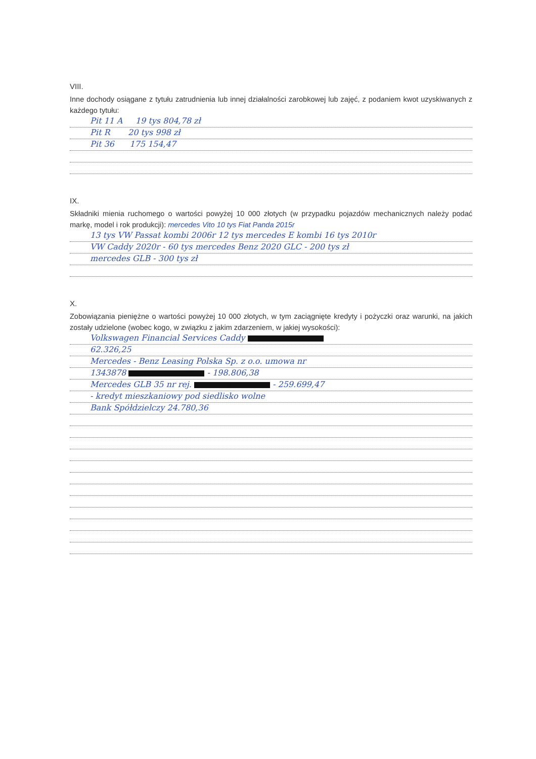VIII.
Inne dochody osiągane z tytułu zatrudnienia lub innej działalności zarobkowej lub zajęć, z podaniem kwot uzyskiwanych z każdego tytułu:
Pit 11 A 19 tys 804,78 zł
Pit R 20 tys 998 zł
Pit 36 175 154,47
IX.
Składniki mienia ruchomego o wartości powyżej 10 000 złotych (w przypadku pojazdów mechanicznych należy podać markę, model i rok produkcji): mercedes Vito 10 tys Fiat Panda 2015r
13 tys VW Passat kombi 2006r 12 tys mercedes E kombi 16 tys 2010r
VW Caddy 2020r - 60 tys mercedes Benz 2020 GLC - 200 tys zł
mercedes GLB - 300 tys zł
X.
Zobowiązania pieniężne o wartości powyżej 10 000 złotych, w tym zaciągnięte kredyty i pożyczki oraz warunki, na jakich zostały udzielone (wobec kogo, w związku z jakim zdarzeniem, w jakiej wysokości):
Volkswagen Financial Services Caddy
62.326,25
Mercedes - Benz Leasing Polska Sp. z o.o. umowa nr
1343878 - 198.806,38
Mercedes GLB 35 nr rej. - 259.699,47
- kredyt mieszkaniowy pod siedlisko wolne
Bank Spółdzielczy 24.780,36